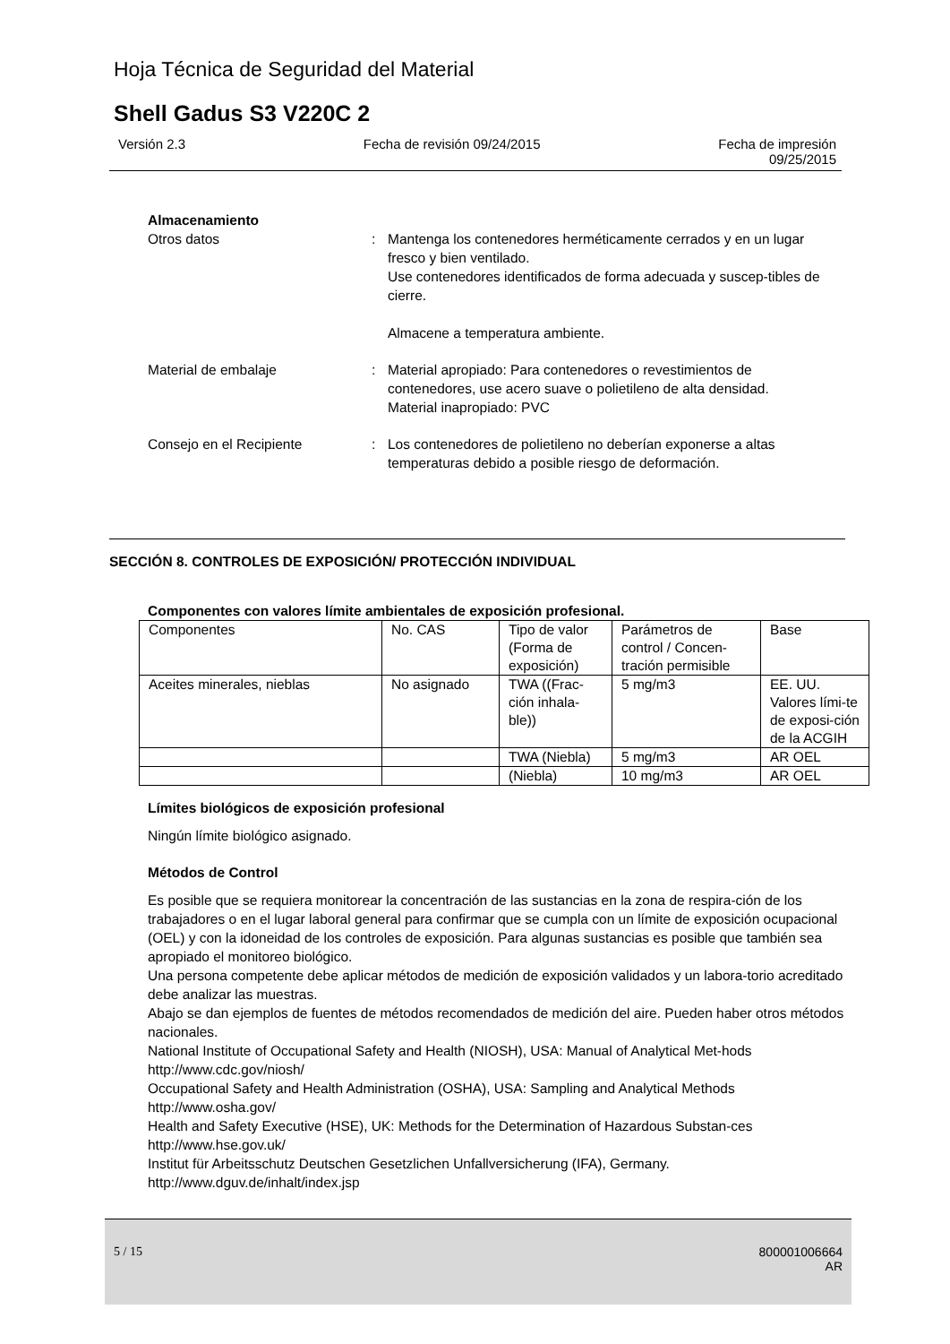Hoja Técnica de Seguridad del Material
Shell Gadus S3 V220C 2
Versión 2.3 Fecha de revisión 09/24/2015 Fecha de impresión
09/25/2015
Almacenamiento
Otros datos : Mantenga los contenedores herméticamente cerrados y en un lugar fresco y bien ventilado.
Use contenedores identificados de forma adecuada y suscep-tibles de cierre.
Almacene a temperatura ambiente.
Material de embalaje : Material apropiado: Para contenedores o revestimientos de contenedores, use acero suave o polietileno de alta densidad.
Material inapropiado: PVC
Consejo en el Recipiente : Los contenedores de polietileno no deberían exponerse a altas temperaturas debido a posible riesgo de deformación.
SECCIÓN 8. CONTROLES DE EXPOSICIÓN/ PROTECCIÓN INDIVIDUAL
Componentes con valores límite ambientales de exposición profesional.
| Componentes | No. CAS | Tipo de valor (Forma de exposición) | Parámetros de control / Concen-tración permisible | Base |
| Aceites minerales, nieblas | No asignado | TWA ((Frac-ción inhala-ble)) | 5 mg/m3 | EE. UU. Valores lími-te de exposi-ción de la ACGIH |
| | | TWA (Niebla) | 5 mg/m3 | AR OEL |
| | | (Niebla) | 10 mg/m3 | AR OEL |
Límites biológicos de exposición profesional
Ningún límite biológico asignado.
Métodos de Control
Es posible que se requiera monitorear la concentración de las sustancias en la zona de respira-ción de los trabajadores o en el lugar laboral general para confirmar que se cumpla con un límite de exposición ocupacional (OEL) y con la idoneidad de los controles de exposición. Para algunas sustancias es posible que también sea apropiado el monitoreo biológico.
Una persona competente debe aplicar métodos de medición de exposición validados y un labora-torio acreditado debe analizar las muestras.
Abajo se dan ejemplos de fuentes de métodos recomendados de medición del aire. Pueden haber otros métodos nacionales.
National Institute of Occupational Safety and Health (NIOSH), USA: Manual of Analytical Met-hods http://www.cdc.gov/niosh/
Occupational Safety and Health Administration (OSHA), USA: Sampling and Analytical Methods http://www.osha.gov/
Health and Safety Executive (HSE), UK: Methods for the Determination of Hazardous Substan-ces http://www.hse.gov.uk/
Institut für Arbeitsschutz Deutschen Gesetzlichen Unfallversicherung (IFA), Germany. http://www.dguv.de/inhalt/index.jsp
5 / 15 800001006664
AR